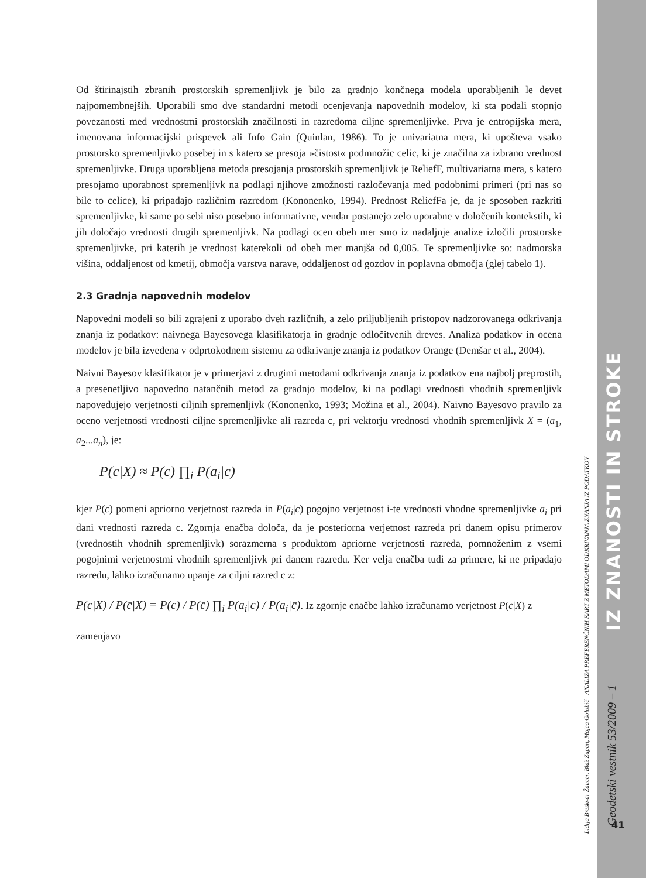Od štirinajstih zbranih prostorskih spremenljivk je bilo za gradnjo končnega modela uporabljenih le devet najpomembnejših. Uporabili smo dve standardni metodi ocenjevanja napovednih modelov, ki sta podali stopnjo povezanosti med vrednostmi prostorskih značilnosti in razredoma ciljne spremenljivke. Prva je entropijska mera, imenovana informacijski prispevek ali Info Gain (Quinlan, 1986). To je univariatna mera, ki upošteva vsako prostorsko spremenljivko posebej in s katero se presoja »čistost« podmnožic celic, ki je značilna za izbrano vrednost spremenljivke. Druga uporabljena metoda presojanja prostorskih spremenljivk je ReliefF, multivariatna mera, s katero presojamo uporabnost spremenljivk na podlagi njihove zmožnosti razločevanja med podobnimi primeri (pri nas so bile to celice), ki pripadajo različnim razredom (Kononenko, 1994). Prednost ReliefFa je, da je sposoben razkriti spremenljivke, ki same po sebi niso posebno informativne, vendar postanejo zelo uporabne v določenih kontekstih, ki jih določajo vrednosti drugih spremenljivk. Na podlagi ocen obeh mer smo iz nadaljnje analize izločili prostorske spremenljivke, pri katerih je vrednost katerekoli od obeh mer manjša od 0,005. Te spremenljivke so: nadmorska višina, oddaljenost od kmetij, območja varstva narave, oddaljenost od gozdov in poplavna območja (glej tabelo 1).
2.3 Gradnja napovednih modelov
Napovedni modeli so bili zgrajeni z uporabo dveh različnih, a zelo priljubljenih pristopov nadzorovanega odkrivanja znanja iz podatkov: naivnega Bayesovega klasifikatorja in gradnje odločitvenih dreves. Analiza podatkov in ocena modelov je bila izvedena v odprtokodnem sistemu za odkrivanje znanja iz podatkov Orange (Demšar et al., 2004).
Naivni Bayesov klasifikator je v primerjavi z drugimi metodami odkrivanja znanja iz podatkov ena najbolj preprostih, a presenetljivo napovedno natančnih metod za gradnjo modelov, ki na podlagi vrednosti vhodnih spremenljivk napovedujejo verjetnosti ciljnih spremenljivk (Kononenko, 1993; Možina et al., 2004). Naivno Bayesovo pravilo za oceno verjetnosti vrednosti ciljne spremenljivke ali razreda c, pri vektorju vrednosti vhodnih spremenljivk X = (a<sub>1</sub>, a<sub>2</sub>...a<sub>n</sub>), je:
P(c|X) ≈ P(c) ∏<sub>i</sub> P(a<sub>i</sub>|c)
kjer P(c) pomeni apriorno verjetnost razreda in P(a<sub>i</sub>|c) pogojno verjetnost i-te vrednosti vhodne spremenljivke a<sub>i</sub> pri dani vrednosti razreda c. Zgornja enačba določa, da je posteriorna verjetnost razreda pri danem opisu primerov (vrednostih vhodnih spremenljivk) sorazmerna s produktom apriorne verjetnosti razreda, pomnoženim z vsemi pogojnimi verjetnostmi vhodnih spremenljivk pri danem razredu. Ker velja enačba tudi za primere, ki ne pripadajo razredu, lahko izračunamo upanje za ciljni razred c z:
P(c|X) / P(c̄|X) = P(c) / P(c̄) ∏<sub>i</sub> P(a<sub>i</sub>|c) / P(a<sub>i</sub>|c̄). Iz zgornje enačbe lahko izračunamo verjetnost P(c|X) z
zamenjavo
IZ ZNANOSTI IN STROKE
Lidija Breskvar Žaucer, Blaž Zupan, Mojca Golobič - ANALIZA PREFERENČNIH KART Z METODAMI ODKRIVANJA ZNANJA IZ PODATKOV
Geodetski vestnik 53/2009 – 1
41